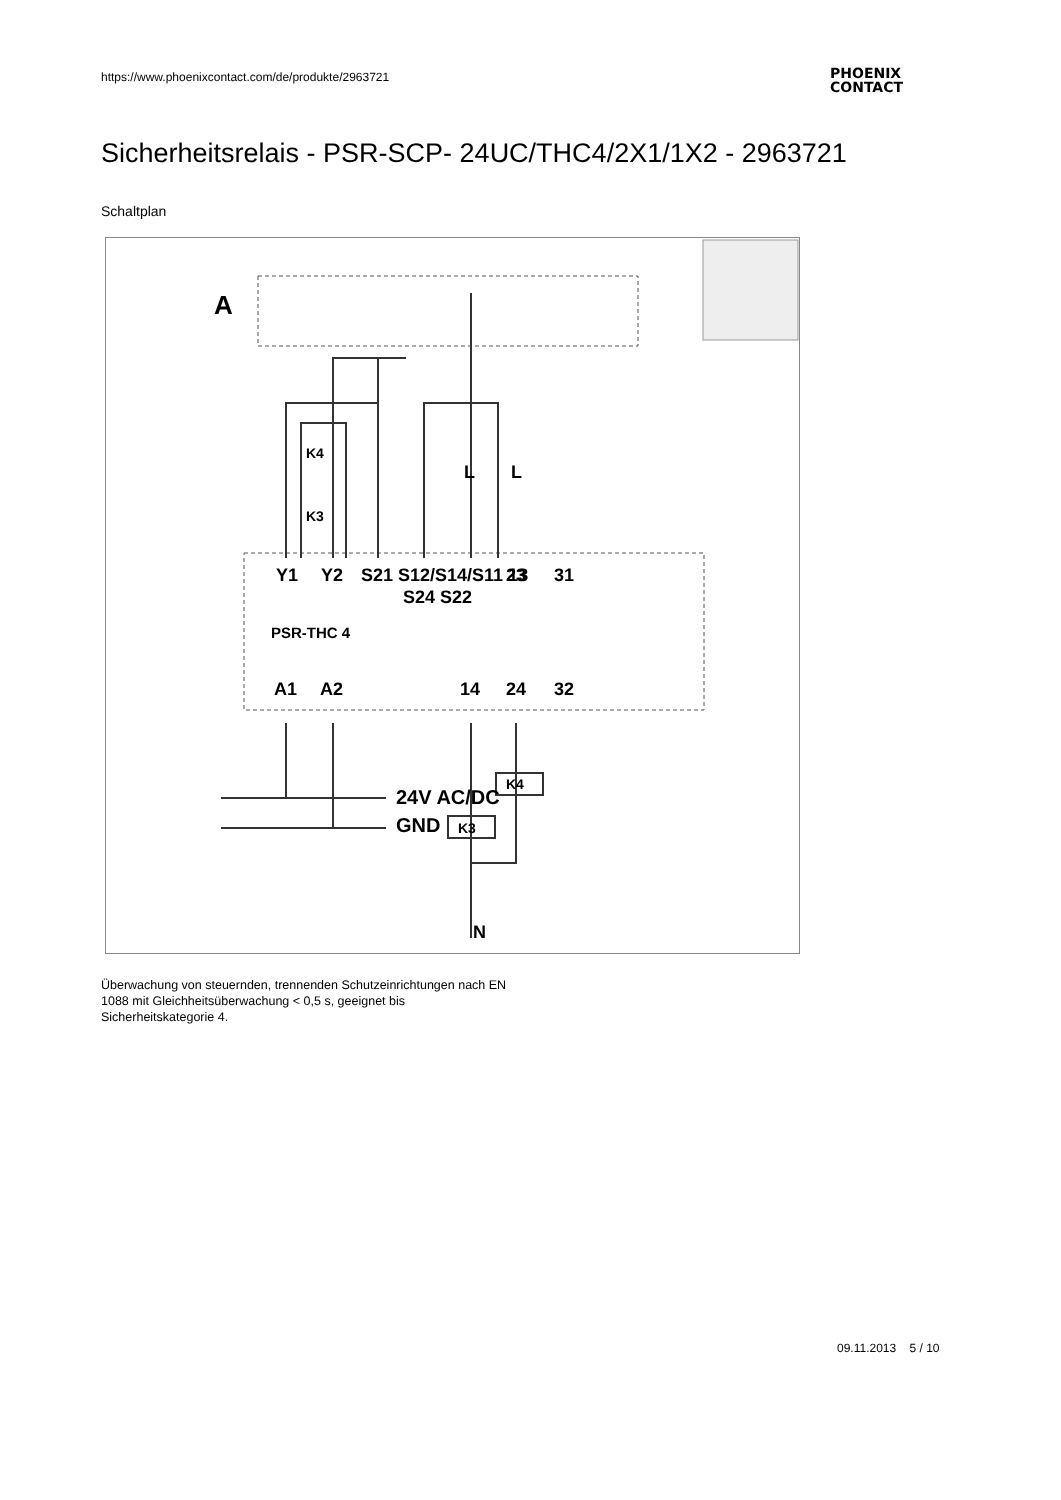https://www.phoenixcontact.com/de/produkte/2963721
PHOENIX
CONTACT
Sicherheitsrelais - PSR-SCP- 24UC/THC4/2X1/1X2 - 2963721
Schaltplan
A
Y1
Y2
S21 S12/S14/S11 13
23
31
S24 S22
PSR-THC 4
A1
A2
14
24
32
K4
K3
L
L
24V AC/DC
GND
K4
K3
N
Überwachung von steuernden, trennenden Schutzeinrichtungen nach EN 1088 mit Gleichheitsüberwachung < 0,5 s, geeignet bis Sicherheitskategorie 4.
09.11.2013 5 / 10